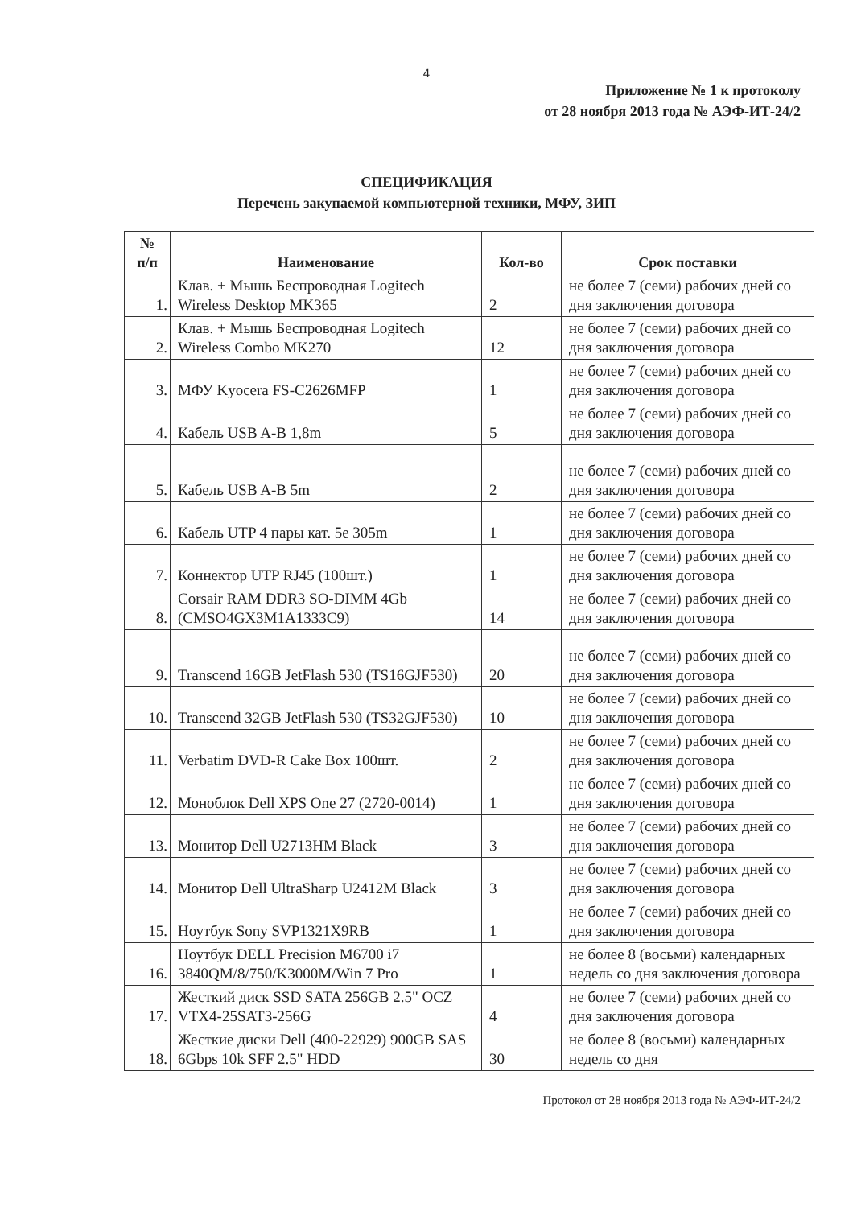4
Приложение № 1 к протоколу
от 28 ноября 2013 года № АЭФ-ИТ-24/2
СПЕЦИФИКАЦИЯ
Перечень закупаемой компьютерной техники, МФУ, ЗИП
| № п/п | Наименование | Кол-во | Срок поставки |
| --- | --- | --- | --- |
| 1. | Клав. + Мышь Беспроводная Logitech Wireless Desktop MK365 | 2 | не более 7 (семи) рабочих дней со дня заключения договора |
| 2. | Клав. + Мышь Беспроводная Logitech Wireless Combo MK270 | 12 | не более 7 (семи) рабочих дней со дня заключения договора |
| 3. | МФУ Kyocera FS-C2626MFP | 1 | не более 7 (семи) рабочих дней со дня заключения договора |
| 4. | Кабель USB A-B 1,8m | 5 | не более 7 (семи) рабочих дней со дня заключения договора |
| 5. | Кабель USB A-B 5m | 2 | не более 7 (семи) рабочих дней со дня заключения договора |
| 6. | Кабель UTP 4 пары кат. 5e 305m | 1 | не более 7 (семи) рабочих дней со дня заключения договора |
| 7. | Коннектор UTP RJ45 (100шт.) | 1 | не более 7 (семи) рабочих дней со дня заключения договора |
| 8. | Corsair RAM DDR3 SO-DIMM 4Gb (CMSO4GX3M1A1333C9) | 14 | не более 7 (семи) рабочих дней со дня заключения договора |
| 9. | Transcend 16GB JetFlash 530 (TS16GJF530) | 20 | не более 7 (семи) рабочих дней со дня заключения договора |
| 10. | Transcend 32GB JetFlash 530 (TS32GJF530) | 10 | не более 7 (семи) рабочих дней со дня заключения договора |
| 11. | Verbatim DVD-R Cake Box 100шт. | 2 | не более 7 (семи) рабочих дней со дня заключения договора |
| 12. | Моноблок Dell XPS One 27 (2720-0014) | 1 | не более 7 (семи) рабочих дней со дня заключения договора |
| 13. | Монитор Dell U2713HM Black | 3 | не более 7 (семи) рабочих дней со дня заключения договора |
| 14. | Монитор Dell UltraSharp U2412M Black | 3 | не более 7 (семи) рабочих дней со дня заключения договора |
| 15. | Ноутбук Sony SVP1321X9RB | 1 | не более 7 (семи) рабочих дней со дня заключения договора |
| 16. | Ноутбук DELL Precision M6700 i7 3840QM/8/750/K3000M/Win 7 Pro | 1 | не более 8 (восьми) календарных недель со дня заключения договора |
| 17. | Жесткий диск SSD SATA 256GB 2.5" OCZ VTX4-25SAT3-256G | 4 | не более 7 (семи) рабочих дней со дня заключения договора |
| 18. | Жесткие диски Dell (400-22929) 900GB SAS 6Gbps 10k SFF 2.5" HDD | 30 | не более 8 (восьми) календарных недель со дня |
Протокол от 28 ноября 2013 года № АЭФ-ИТ-24/2